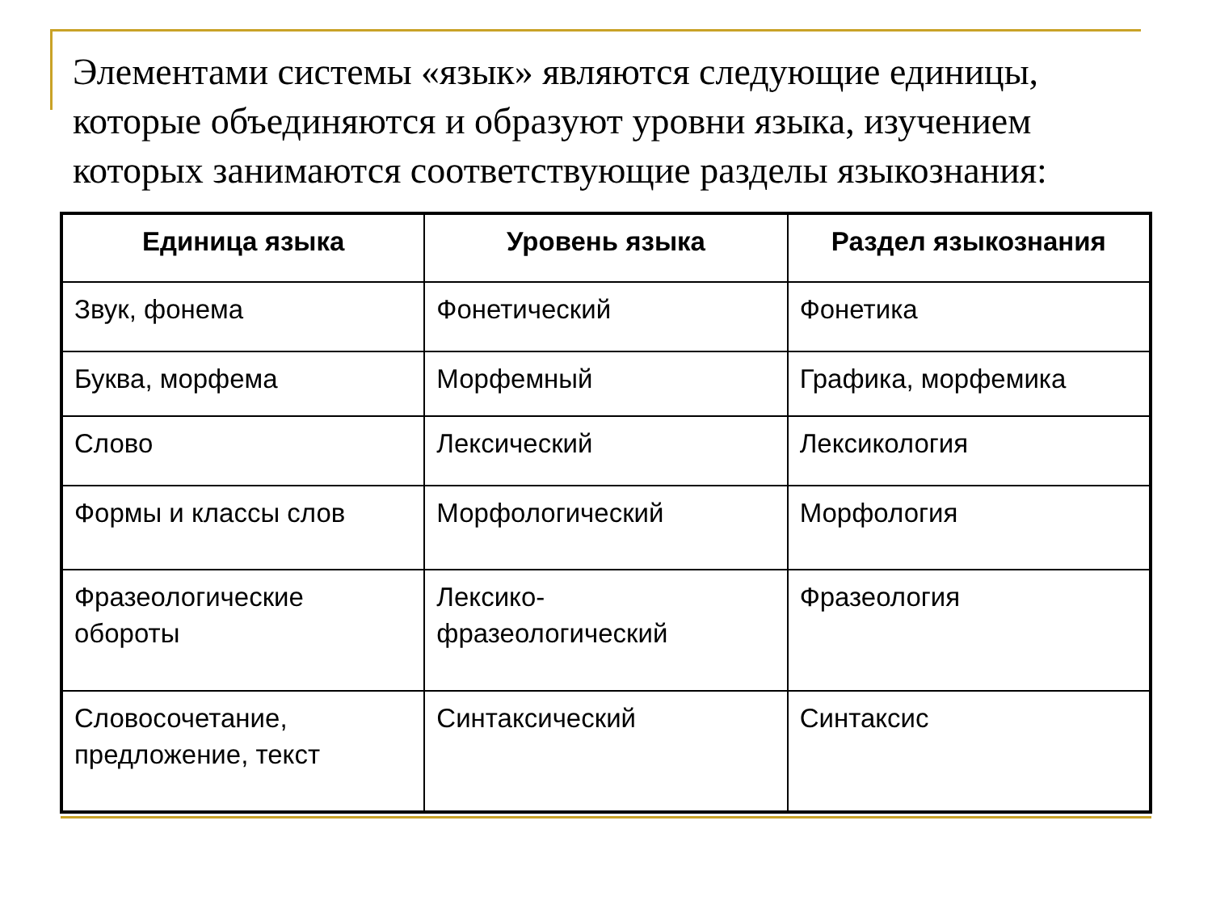Элементами системы «язык» являются следующие единицы, которые объединяются и образуют уровни языка, изучением которых занимаются соответствующие разделы языкознания:
| Единица языка | Уровень языка | Раздел языкознания |
| --- | --- | --- |
| Звук, фонема | Фонетический | Фонетика |
| Буква, морфема | Морфемный | Графика, морфемика |
| Слово | Лексический | Лексикология |
| Формы и классы слов | Морфологический | Морфология |
| Фразеологические обороты | Лексико-фразеологический | Фразеология |
| Словосочетание, предложение, текст | Синтаксический | Синтаксис |